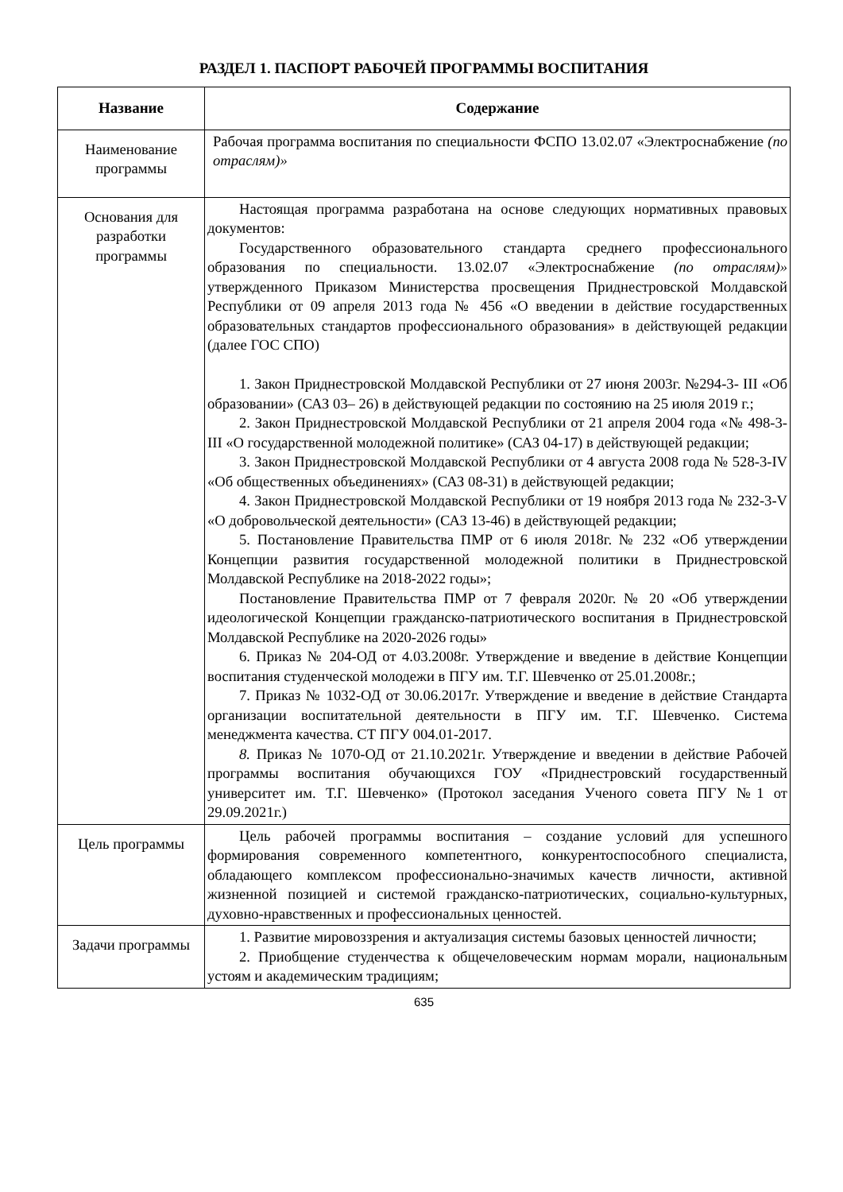РАЗДЕЛ 1. ПАСПОРТ РАБОЧЕЙ ПРОГРАММЫ ВОСПИТАНИЯ
| Название | Содержание |
| --- | --- |
| Наименование программы | Рабочая программа воспитания по специальности ФСПО 13.02.07 «Электроснабжение (по отраслям)» |
| Основания для разработки программы | Настоящая программа разработана на основе следующих нормативных правовых документов: Государственного образовательного стандарта среднего профессионального образования по специальности. 13.02.07 «Электроснабжение (по отраслям)» утвержденного Приказом Министерства просвещения Приднестровской Молдавской Республики от 09 апреля 2013 года № 456 «О введении в действие государственных образовательных стандартов профессионального образования» в действующей редакции (далее ГОС СПО) 1. Закон Приднестровской Молдавской Республики от 27 июня 2003г. №294-3- III «Об образовании» (САЗ 03– 26) в действующей редакции по состоянию на 25 июля 2019 г.; 2. Закон Приднестровской Молдавской Республики от 21 апреля 2004 года «№ 498-3-III «О государственной молодежной политике» (САЗ 04-17) в действующей редакции; 3. Закон Приднестровской Молдавской Республики от 4 августа 2008 года № 528-3-IV «Об общественных объединениях» (САЗ 08-31) в действующей редакции; 4. Закон Приднестровской Молдавской Республики от 19 ноября 2013 года № 232-3-V «О добровольческой деятельности» (САЗ 13-46) в действующей редакции; 5. Постановление Правительства ПМР от 6 июля 2018г. № 232 «Об утверждении Концепции развития государственной молодежной политики в Приднестровской Молдавской Республике на 2018-2022 годы»; Постановление Правительства ПМР от 7 февраля 2020г. № 20 «Об утверждении идеологической Концепции гражданско-патриотического воспитания в Приднестровской Молдавской Республике на 2020-2026 годы» 6. Приказ № 204-ОД от 4.03.2008г. Утверждение и введение в действие Концепции воспитания студенческой молодежи в ПГУ им. Т.Г. Шевченко от 25.01.2008г.; 7. Приказ № 1032-ОД от 30.06.2017г. Утверждение и введение в действие Стандарта организации воспитательной деятельности в ПГУ им. Т.Г. Шевченко. Система менеджмента качества. СТ ПГУ 004.01-2017. 8. Приказ № 1070-ОД от 21.10.2021г. Утверждение и введении в действие Рабочей программы воспитания обучающихся ГОУ «Приднестровский государственный университет им. Т.Г. Шевченко» (Протокол заседания Ученого совета ПГУ №1 от 29.09.2021г.) |
| Цель программы | Цель рабочей программы воспитания – создание условий для успешного формирования современного компетентного, конкурентоспособного специалиста, обладающего комплексом профессионально-значимых качеств личности, активной жизненной позицией и системой гражданско-патриотических, социально-культурных, духовно-нравственных и профессиональных ценностей. |
| Задачи программы | 1. Развитие мировоззрения и актуализация системы базовых ценностей личности; 2. Приобщение студенчества к общечеловеческим нормам морали, национальным устоям и академическим традициям; |
635